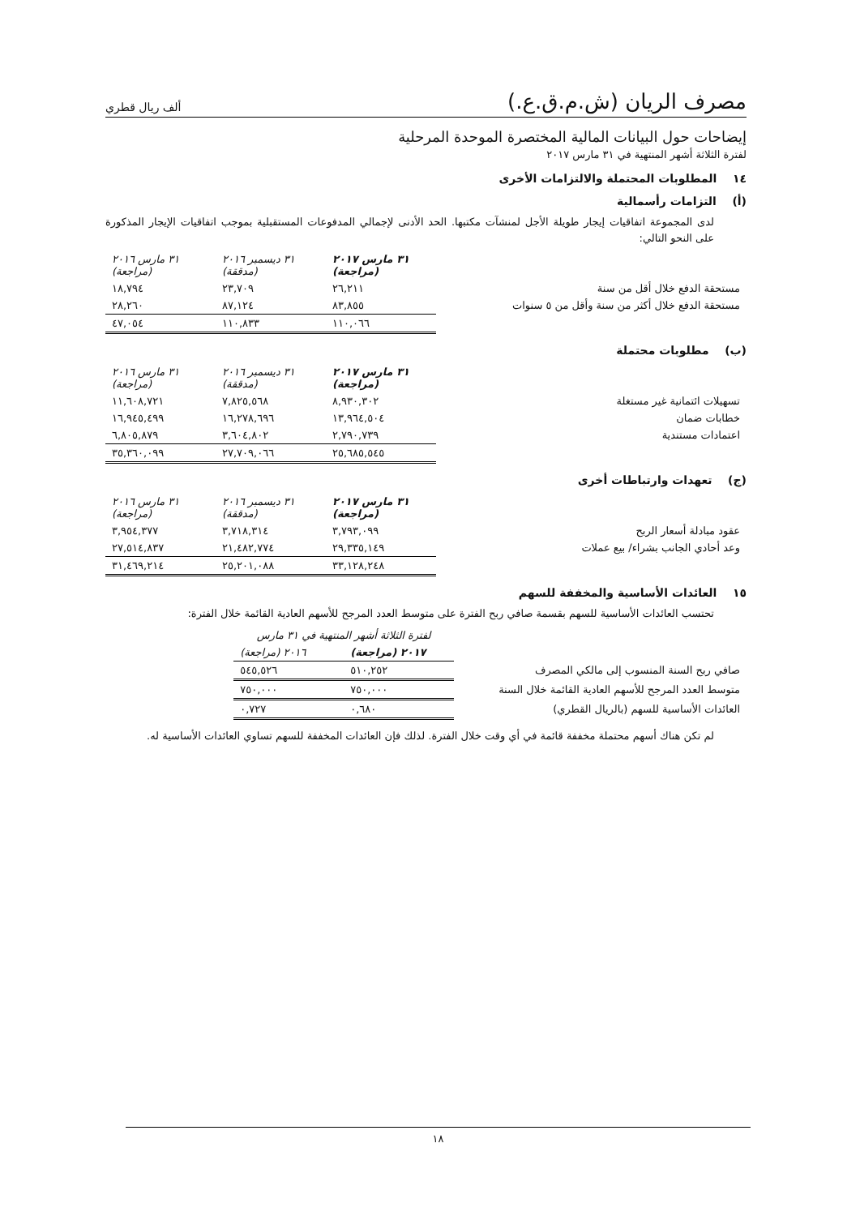مصرف الريان (ش.م.ق.ع.) ألف ريال قطري
إيضاحات حول البيانات المالية المختصرة الموحدة المرحلية
لفترة الثلاثة أشهر المنتهية في ٣١ مارس ٢٠١٧
١٤ المطلوبات المحتملة والالتزامات الأخرى
(أ) التزامات رأسمالية
لدى المجموعة اتفاقيات إيجار طويلة الأجل لمنشآت مكتبها. الحد الأدنى لإجمالي المدفوعات المستقبلية بموجب اتفاقيات الإيجار المذكورة على النحو التالي:
| | ٣١ مارس ٢٠١٧ (مراجعة) | ٣١ ديسمبر ٢٠١٦ (مدققة) | ٣١ مارس ٢٠١٦ (مراجعة) |
| مستحقة الدفع خلال أقل من سنة | ٢٦,٢١١ | ٢٣,٧٠٩ | ١٨,٧٩٤ |
| مستحقة الدفع خلال أكثر من سنة وأقل من ٥ سنوات | ٨٣,٨٥٥ | ٨٧,١٢٤ | ٢٨,٢٦٠ |
| | ١١٠,٠٦٦ | ١١٠,٨٣٣ | ٤٧,٠٥٤ |
(ب) مطلوبات محتملة
| | ٣١ مارس ٢٠١٧ (مراجعة) | ٣١ ديسمبر ٢٠١٦ (مدققة) | ٣١ مارس ٢٠١٦ (مراجعة) |
| تسهيلات ائتمانية غير مستغلة | ٨,٩٣٠,٣٠٢ | ٧,٨٢٥,٥٦٨ | ١١,٦٠٨,٧٢١ |
| خطابات ضمان | ١٣,٩٦٤,٥٠٤ | ١٦,٢٧٨,٦٩٦ | ١٦,٩٤٥,٤٩٩ |
| اعتمادات مستندية | ٢,٧٩٠,٧٣٩ | ٣,٦٠٤,٨٠٢ | ٦,٨٠٥,٨٧٩ |
| | ٢٥,٦٨٥,٥٤٥ | ٢٧,٧٠٩,٠٦٦ | ٣٥,٣٦٠,٠٩٩ |
(ج) تعهدات وارتباطات أخرى
| | ٣١ مارس ٢٠١٧ (مراجعة) | ٣١ ديسمبر ٢٠١٦ (مدققة) | ٣١ مارس ٢٠١٦ (مراجعة) |
| عقود مبادلة أسعار الربح | ٣,٧٩٣,٠٩٩ | ٣,٧١٨,٣١٤ | ٣,٩٥٤,٣٧٧ |
| وعد أحادي الجانب بشراء/ بيع عملات | ٢٩,٣٣٥,١٤٩ | ٢١,٤٨٢,٧٧٤ | ٢٧,٥١٤,٨٣٧ |
| | ٣٣,١٢٨,٢٤٨ | ٢٥,٢٠١,٠٨٨ | ٣١,٤٦٩,٢١٤ |
١٥ العائدات الأساسية والمخففة للسهم
تحتسب العائدات الأساسية للسهم بقسمة صافي ربح الفترة على متوسط العدد المرجح للأسهم العادية القائمة خلال الفترة:
| | لفترة الثلاثة أشهر المنتهية في ٣١ مارس | |
| | ٢٠١٧ (مراجعة) | ٢٠١٦ (مراجعة) |
| صافي ربح السنة المنسوب إلى مالكي المصرف | ٥١٠,٢٥٢ | ٥٤٥,٥٢٦ |
| متوسط العدد المرجح للأسهم العادية القائمة خلال السنة | ٧٥٠,٠٠٠ | ٧٥٠,٠٠٠ |
| العائدات الأساسية للسهم (بالريال القطري) | ٠,٦٨٠ | ٠,٧٢٧ |
لم تكن هناك أسهم محتملة مخففة قائمة في أي وقت خلال الفترة. لذلك فإن العائدات المخففة للسهم تساوي العائدات الأساسية له.
١٨